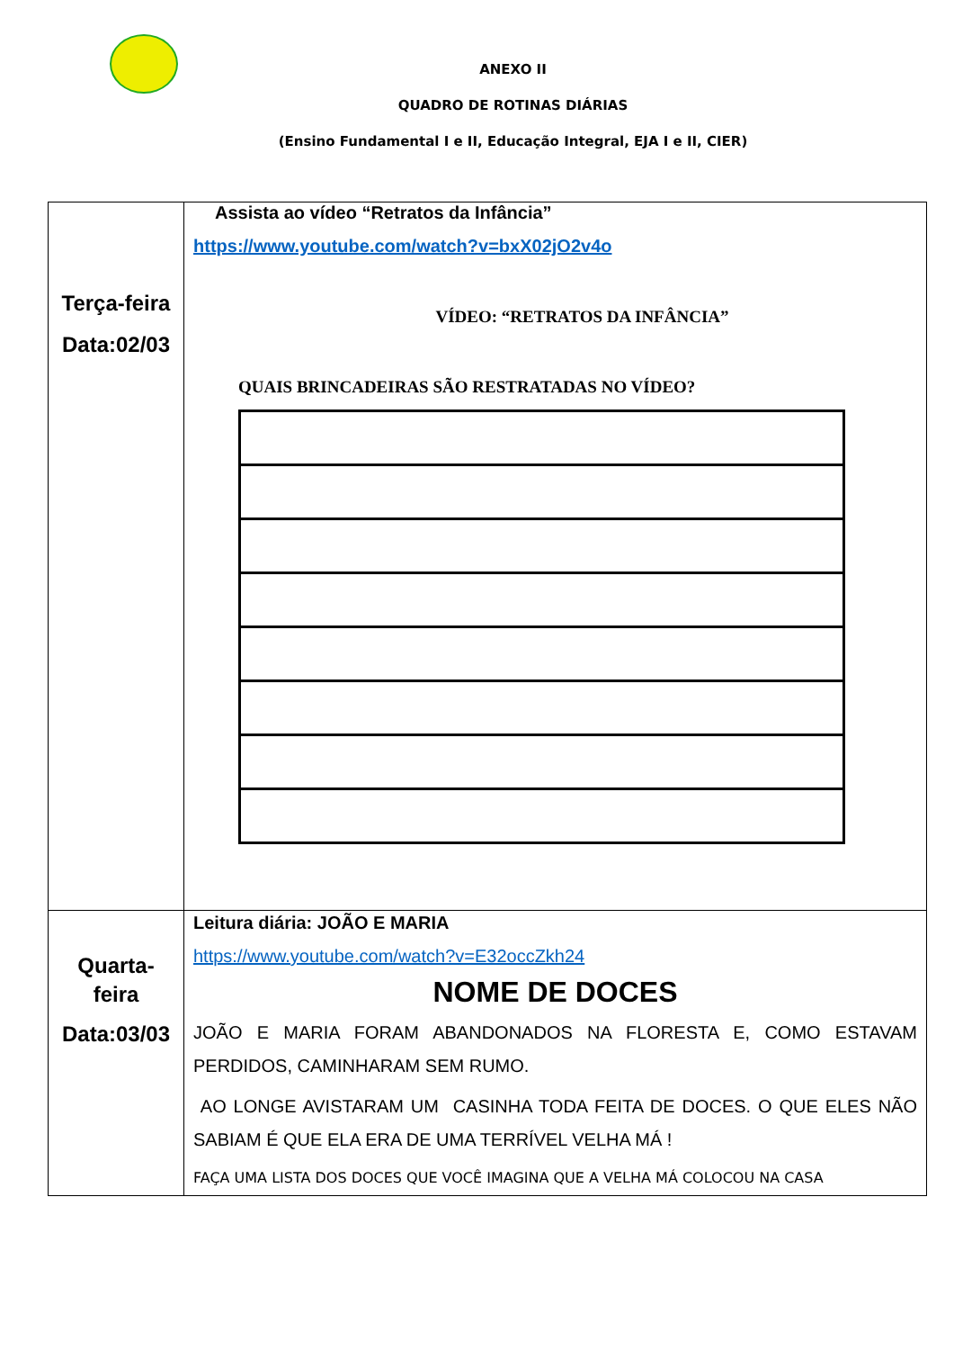ANEXO II
QUADRO DE ROTINAS DIÁRIAS
(Ensino Fundamental I e II, Educação Integral, EJA I e II, CIER)
| Terça-feira Data:02/03 | Assista ao vídeo “Retratos da Infância” https://www.youtube.com/watch?v=bxX02jO2v4o VÍDEO: “RETRATOS DA INFÂNCIA” QUAIS BRINCADEIRAS SÃO RESTRATADAS NO VÍDEO? |
| Quarta- feira Data:03/03 | Leitura diária: JOÃO E MARIA https://www.youtube.com/watch?v=E32occZkh24 NOME DE DOCES JOÃO E MARIA FORAM ABANDONADOS NA FLORESTA E, COMO ESTAVAM PERDIDOS, CAMINHARAM SEM RUMO. AO LONGE AVISTARAM UM CASINHA TODA FEITA DE DOCES. O QUE ELES NÃO SABIAM É QUE ELA ERA DE UMA TERRÍVEL VELHA MÁ ! FAÇA UMA LISTA DOS DOCES QUE VOCÊ IMAGINA QUE A VELHA MÁ COLOCOU NA CASA |